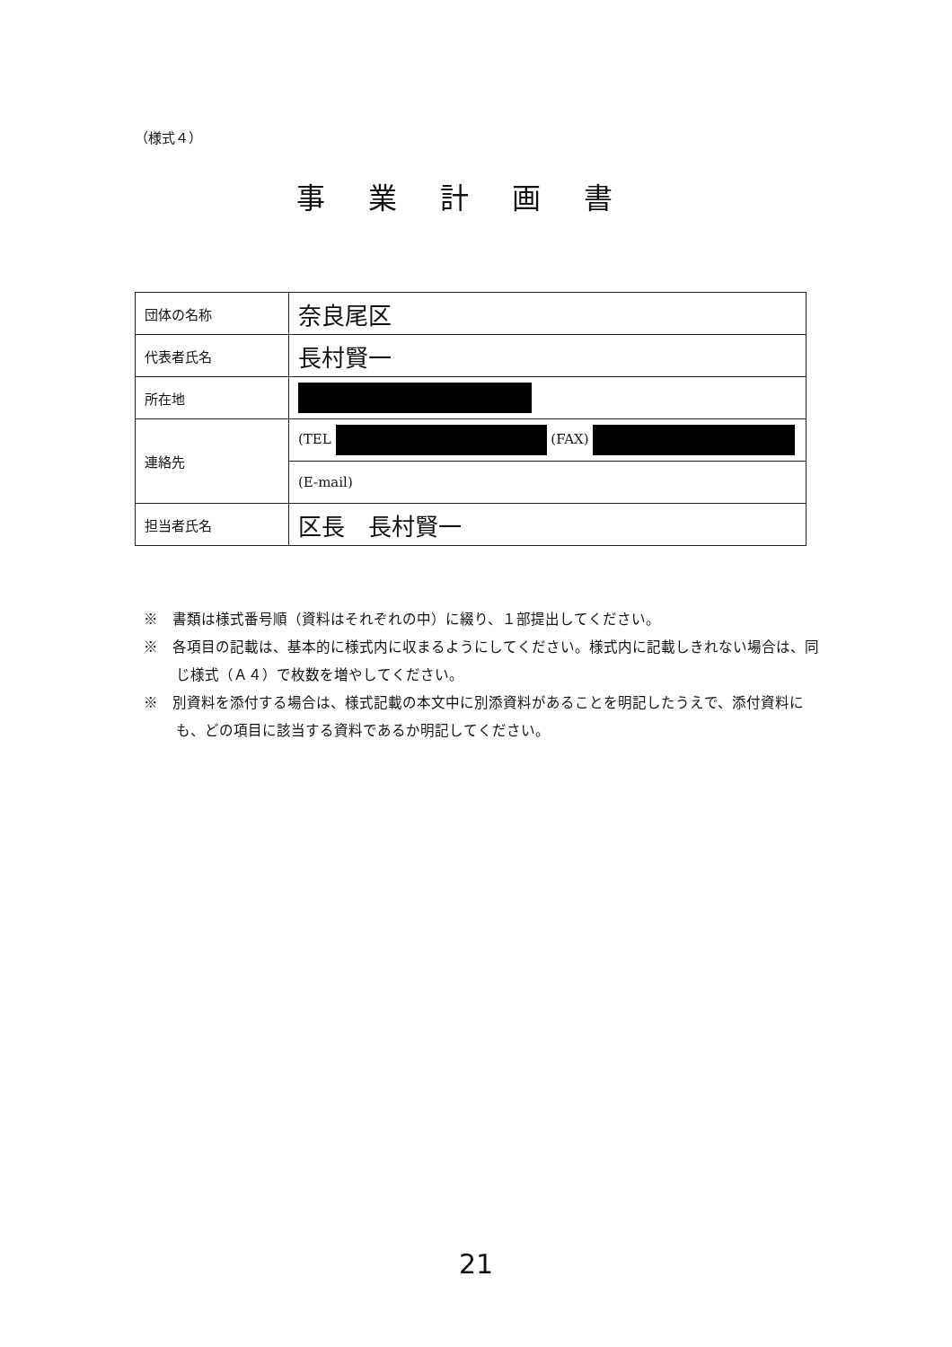（様式４）
事業計画書
| 団体の名称 | 奈良尾区 |
| 代表者氏名 | 長村賢一 |
| 所在地 | |
| 連絡先 | (TEL (FAX) |
| | (E-mail) |
| 担当者氏名 | 区長 長村賢一 |
※　書類は様式番号順（資料はそれぞれの中）に綴り、１部提出してください。
※　各項目の記載は、基本的に様式内に収まるようにしてください。様式内に記載しきれない場合は、同じ様式（Ａ４）で枚数を増やしてください。
※　別資料を添付する場合は、様式記載の本文中に別添資料があることを明記したうえで、添付資料にも、どの項目に該当する資料であるか明記してください。
21